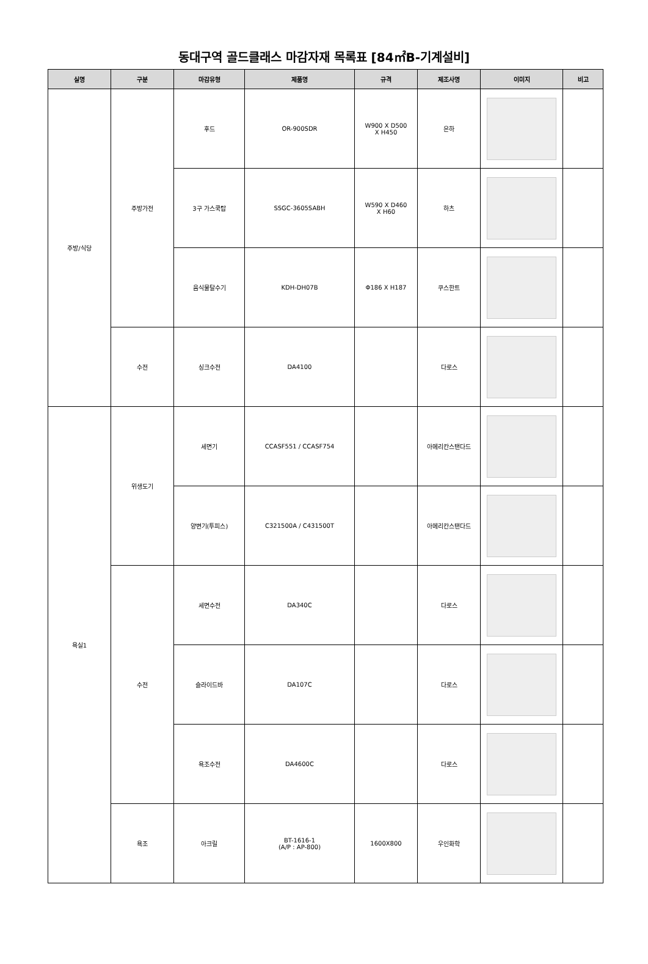동대구역 골드클래스 마감자재 목록표 [84㎡B-기계설비]
| 실명 | 구분 | 마감유형 | 제품명 | 규격 | 제조사명 | 이미지 | 비고 |
| --- | --- | --- | --- | --- | --- | --- | --- |
| 주방/식당 | 주방가전 | 후드 | OR-900SDR | W900 X D500 X H450 | 은하 | | |
| | | 3구 가스쿡탑 | SSGC-3605SABH | W590 X D460 X H60 | 하츠 | | |
| | | 음식물탈수기 | KDH-DH07B | Φ186 X H187 | 쿠스한트 | | |
| | 수전 | 싱크수전 | DA4100 | | 다로스 | | |
| 욕실1 | 위생도기 | 세면기 | CCASF551 / CCASF754 | | 아메리칸스탠다드 | | |
| | | 양변기(투피스) | C321500A / C431500T | | 아메리칸스탠다드 | | |
| | 수전 | 세면수전 | DA340C | | 다로스 | | |
| | | 슬라이드바 | DA107C | | 다로스 | | |
| | | 욕조수전 | DA4600C | | 다로스 | | |
| | 욕조 | 아크릴 | BT-1616-1 (A/P : AP-800) | 1600X800 | 우인화학 | | |